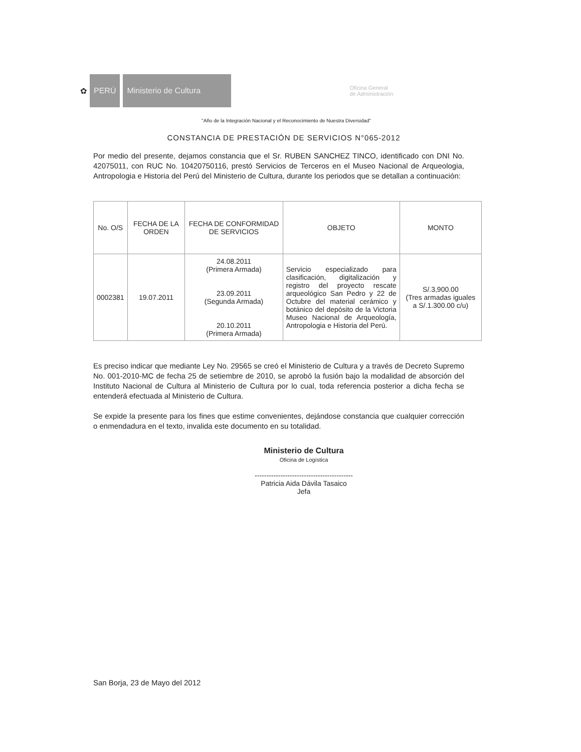✿
PERÚ
Ministerio de Cultura
Oficina General
de Administración
"Año de la Integración Nacional y el Reconocimiento de Nuestra Diversidad"
CONSTANCIA DE PRESTACIÓN DE SERVICIOS N°065-2012
Por medio del presente, dejamos constancia que el Sr. RUBEN SANCHEZ TINCO, identificado con DNI No. 42075011, con RUC No. 10420750116, prestó Servicios de Terceros en el Museo Nacional de Arqueologia, Antropologia e Historia del Perú del Ministerio de Cultura, durante los periodos que se detallan a continuación:
| No. O/S | FECHA DE LA ORDEN | FECHA DE CONFORMIDAD DE SERVICIOS | OBJETO | MONTO |
| --- | --- | --- | --- | --- |
| 0002381 | 19.07.2011 | 24.08.2011 (Primera Armada) 23.09.2011 (Segunda Armada) 20.10.2011 (Primera Armada) | Servicio especializado para clasificación, digitalización y registro del proyecto rescate arqueológico San Pedro y 22 de Octubre del material cerámico y botánico del depósito de la Victoria Museo Nacional de Arqueología, Antropologia e Historia del Perú. | S/.3,900.00 (Tres armadas iguales a S/.1.300.00 c/u) |
Es preciso indicar que mediante Ley No. 29565 se creó el Ministerio de Cultura y a través de Decreto Supremo No. 001-2010-MC de fecha 25 de setiembre de 2010, se aprobó la fusión bajo la modalidad de absorción del Instituto Nacional de Cultura al Ministerio de Cultura por lo cual, toda referencia posterior a dicha fecha se entenderá efectuada al Ministerio de Cultura.
Se expide la presente para los fines que estime convenientes, dejándose constancia que cualquier corrección o enmendadura en el texto, invalida este documento en su totalidad.
Ministerio de Cultura
Oficina de Logística
------------------------------------------
Patricia Aida Dávila Tasaico
Jefa
San Borja, 23 de Mayo del 2012